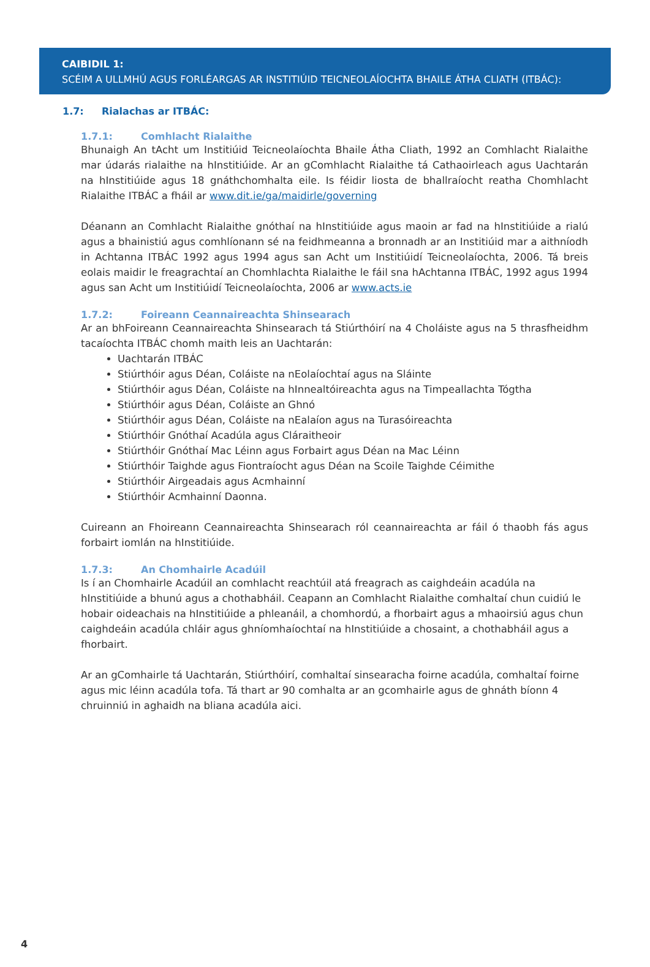CAIBIDIL 1:
SCÉIM A ULLMHÚ AGUS FORLÉARGAS AR INSTITIÚID TEICNEOLAÍOCHTA BHAILE ÁTHA CLIATH (ITBÁC):
1.7: Rialachas ar ITBÁC:
1.7.1: Comhlacht Rialaithe
Bhunaigh An tAcht um Institiúid Teicneolaíochta Bhaile Átha Cliath, 1992 an Comhlacht Rialaithe mar údarás rialaithe na hInstitiúide. Ar an gComhlacht Rialaithe tá Cathaoirleach agus Uachtarán na hInstitiúide agus 18 gnáthchomhalta eile. Is féidir liosta de bhallraíocht reatha Chomhlacht Rialaithe ITBÁC a fháil ar www.dit.ie/ga/maidirle/governing
Déanann an Comhlacht Rialaithe gnóthaí na hInstitiúide agus maoin ar fad na hInstitiúide a rialú agus a bhainistiú agus comhlíonann sé na feidhmeanna a bronnadh ar an Institiúid mar a aithníodh in Achtanna ITBÁC 1992 agus 1994 agus san Acht um Institiúidí Teicneolaíochta, 2006. Tá breis eolais maidir le freagrachtaí an Chomhlachta Rialaithe le fáil sna hAchtanna ITBÁC, 1992 agus 1994 agus san Acht um Institiúidí Teicneolaíochta, 2006 ar www.acts.ie
1.7.2: Foireann Ceannaireachta Shinsearach
Ar an bhFoireann Ceannaireachta Shinsearach tá Stiúrthóirí na 4 Choláiste agus na 5 thrasfheidhm tacaíochta ITBÁC chomh maith leis an Uachtarán:
Uachtarán ITBÁC
Stiúrthóir agus Déan, Coláiste na nEolaíochtaí agus na Sláinte
Stiúrthóir agus Déan, Coláiste na hInnealtóireachta agus na Timpeallachta Tógtha
Stiúrthóir agus Déan, Coláiste an Ghnó
Stiúrthóir agus Déan, Coláiste na nEalaíon agus na Turasóireachta
Stiúrthóir Gnóthaí Acadúla agus Cláraitheoir
Stiúrthóir Gnóthaí Mac Léinn agus Forbairt agus Déan na Mac Léinn
Stiúrthóir Taighde agus Fiontraíocht agus Déan na Scoile Taighde Céimithe
Stiúrthóir Airgeadais agus Acmhainní
Stiúrthóir Acmhainní Daonna.
Cuireann an Fhoireann Ceannaireachta Shinsearach ról ceannaireachta ar fáil ó thaobh fás agus forbairt iomlán na hInstitiúide.
1.7.3: An Chomhairle Acadúil
Is í an Chomhairle Acadúil an comhlacht reachtúil atá freagrach as caighdeáin acadúla na hInstitiúide a bhunú agus a chothabháil. Ceapann an Comhlacht Rialaithe comhaltaí chun cuidiú le hobair oideachais na hInstitiúide a phleanáil, a chomhordú, a fhorbairt agus a mhaoirsiú agus chun caighdeáin acadúla chláir agus ghníomhaíochtaí na hInstitiúide a chosaint, a chothabháil agus a fhorbairt.
Ar an gComhairle tá Uachtarán, Stiúrthóirí, comhaltaí sinsearacha foirne acadúla, comhaltaí foirne agus mic léinn acadúla tofa. Tá thart ar 90 comhalta ar an gcomhairle agus de ghnáth bíonn 4 chruinniú in aghaidh na bliana acadúla aici.
4